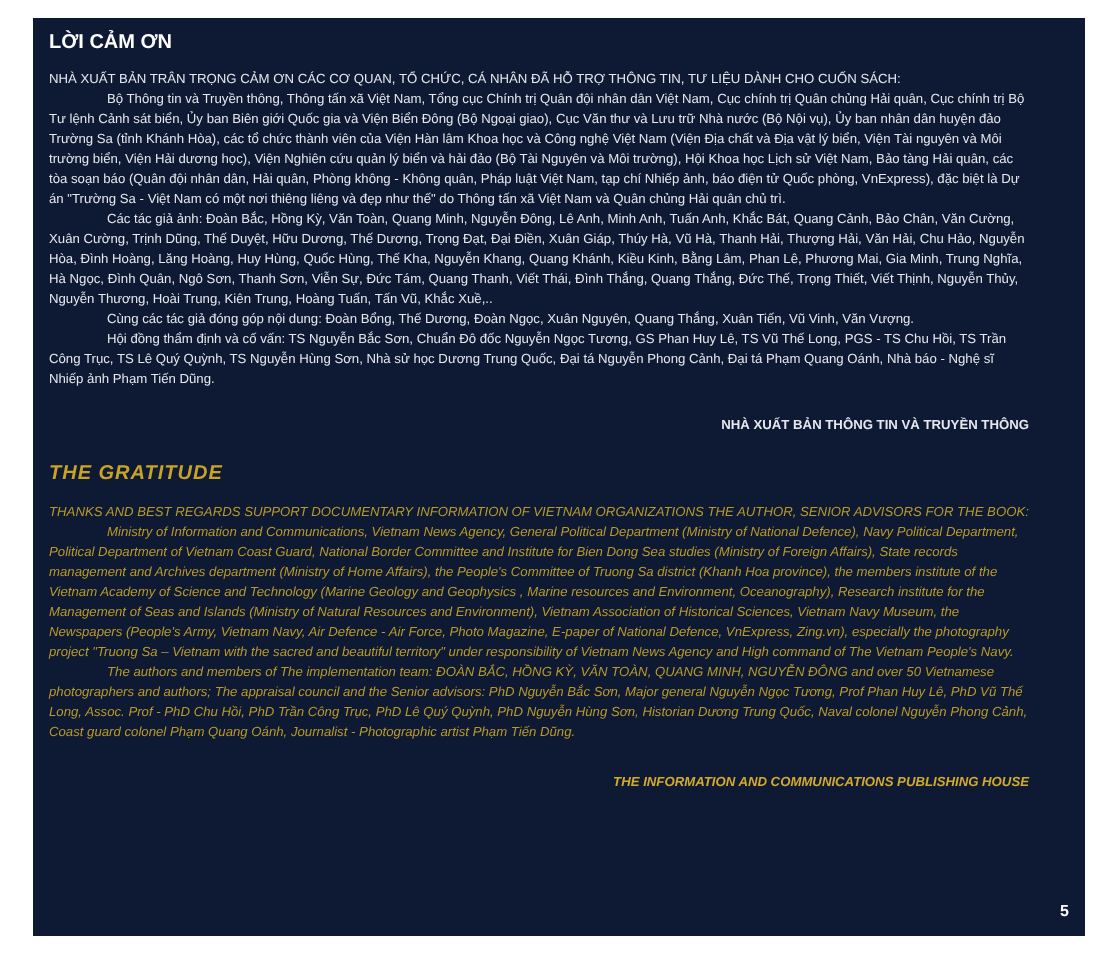LỜI CẢM ƠN
NHÀ XUẤT BẢN TRÂN TRỌNG CẢM ƠN CÁC CƠ QUAN, TỔ CHỨC, CÁ NHÂN ĐÃ HỖ TRỢ THÔNG TIN, TƯ LIỆU DÀNH CHO CUỐN SÁCH:
Bộ Thông tin và Truyền thông, Thông tấn xã Việt Nam, Tổng cục Chính trị Quân đội nhân dân Việt Nam, Cục chính trị Quân chủng Hải quân, Cục chính trị Bộ Tư lệnh Cảnh sát biển, Ủy ban Biên giới Quốc gia và Viện Biển Đông (Bộ Ngoại giao), Cục Văn thư và Lưu trữ Nhà nước (Bộ Nội vụ), Ủy ban nhân dân huyện đảo Trường Sa (tỉnh Khánh Hòa), các tổ chức thành viên của Viện Hàn lâm Khoa học và Công nghệ Việt Nam (Viện Địa chất và Địa vật lý biển, Viện Tài nguyên và Môi trường biển, Viện Hải dương học), Viện Nghiên cứu quản lý biển và hải đảo (Bộ Tài Nguyên và Môi trường), Hội Khoa học Lịch sử Việt Nam, Bảo tàng Hải quân, các tòa soạn báo (Quân đội nhân dân, Hải quân, Phòng không - Không quân, Pháp luật Việt Nam, tạp chí Nhiếp ảnh, báo điện tử Quốc phòng, VnExpress), đặc biệt là Dự án "Trường Sa - Việt Nam có một nơi thiêng liêng và đẹp như thế" do Thông tấn xã Việt Nam và Quân chủng Hải quân chủ trì.
Các tác giả ảnh: Đoàn Bắc, Hồng Kỳ, Văn Toàn, Quang Minh, Nguyễn Đông, Lê Anh, Minh Anh, Tuấn Anh, Khắc Bát, Quang Cảnh, Bảo Chân, Văn Cường, Xuân Cường, Trịnh Dũng, Thế Duyệt, Hữu Dương, Thế Dương, Trọng Đạt, Đại Điền, Xuân Giáp, Thúy Hà, Vũ Hà, Thanh Hải, Thượng Hải, Văn Hải, Chu Hảo, Nguyễn Hòa, Đình Hoàng, Lăng Hoàng, Huy Hùng, Quốc Hùng, Thế Kha, Nguyễn Khang, Quang Khánh, Kiều Kinh, Bằng Lâm, Phan Lê, Phương Mai, Gia Minh, Trung Nghĩa, Hà Ngọc, Đình Quân, Ngô Sơn, Thanh Sơn, Viễn Sự, Đức Tám, Quang Thanh, Viết Thái, Đình Thắng, Quang Thắng, Đức Thế, Trọng Thiết, Viết Thịnh, Nguyễn Thủy, Nguyễn Thương, Hoài Trung, Kiên Trung, Hoàng Tuấn, Tấn Vũ, Khắc Xuề,..
Cùng các tác giả đóng góp nội dung: Đoàn Bổng, Thế Dương, Đoàn Ngọc, Xuân Nguyên, Quang Thắng, Xuân Tiến, Vũ Vinh, Văn Vượng.
Hội đồng thẩm định và cố vấn: TS Nguyễn Bắc Sơn, Chuẩn Đô đốc Nguyễn Ngọc Tương, GS Phan Huy Lê, TS Vũ Thế Long, PGS - TS Chu Hồi, TS Trần Công Trục, TS Lê Quý Quỳnh, TS Nguyễn Hùng Sơn, Nhà sử học Dương Trung Quốc, Đại tá Nguyễn Phong Cảnh, Đại tá Phạm Quang Oánh, Nhà báo - Nghệ sĩ Nhiếp ảnh Phạm Tiến Dũng.
NHÀ XUẤT BẢN THÔNG TIN VÀ TRUYỀN THÔNG
THE GRATITUDE
THANKS AND BEST REGARDS SUPPORT DOCUMENTARY INFORMATION OF VIETNAM ORGANIZATIONS THE AUTHOR, SENIOR ADVISORS FOR THE BOOK:
Ministry of Information and Communications, Vietnam News Agency, General Political Department (Ministry of National Defence), Navy Political Department, Political Department of Vietnam Coast Guard, National Border Committee and Institute for Bien Dong Sea studies (Ministry of Foreign Affairs), State records management and Archives department (Ministry of Home Affairs), the People's Committee of Truong Sa district (Khanh Hoa province), the members institute of the Vietnam Academy of Science and Technology (Marine Geology and Geophysics , Marine resources and Environment, Oceanography), Research institute for the Management of Seas and Islands (Ministry of Natural Resources and Environment), Vietnam Association of Historical Sciences, Vietnam Navy Museum, the Newspapers (People's Army, Vietnam Navy, Air Defence - Air Force, Photo Magazine, E-paper of National Defence, VnExpress, Zing.vn), especially the photography project "Truong Sa – Vietnam with the sacred and beautiful territory" under responsibility of Vietnam News Agency and High command of The Vietnam People's Navy.
The authors and members of The implementation team: ĐOÀN BẮC, HỒNG KỲ, VĂN TOÀN, QUANG MINH, NGUYỄN ĐÔNG and over 50 Vietnamese photographers and authors; The appraisal council and the Senior advisors: PhD Nguyễn Bắc Sơn, Major general Nguyễn Ngọc Tương, Prof Phan Huy Lê, PhD Vũ Thế Long, Assoc. Prof - PhD Chu Hồi, PhD Trần Công Trục, PhD Lê Quý Quỳnh, PhD Nguyễn Hùng Sơn, Historian Dương Trung Quốc, Naval colonel Nguyễn Phong Cảnh, Coast guard colonel Phạm Quang Oánh, Journalist - Photographic artist Phạm Tiến Dũng.
THE INFORMATION AND COMMUNICATIONS PUBLISHING HOUSE
5